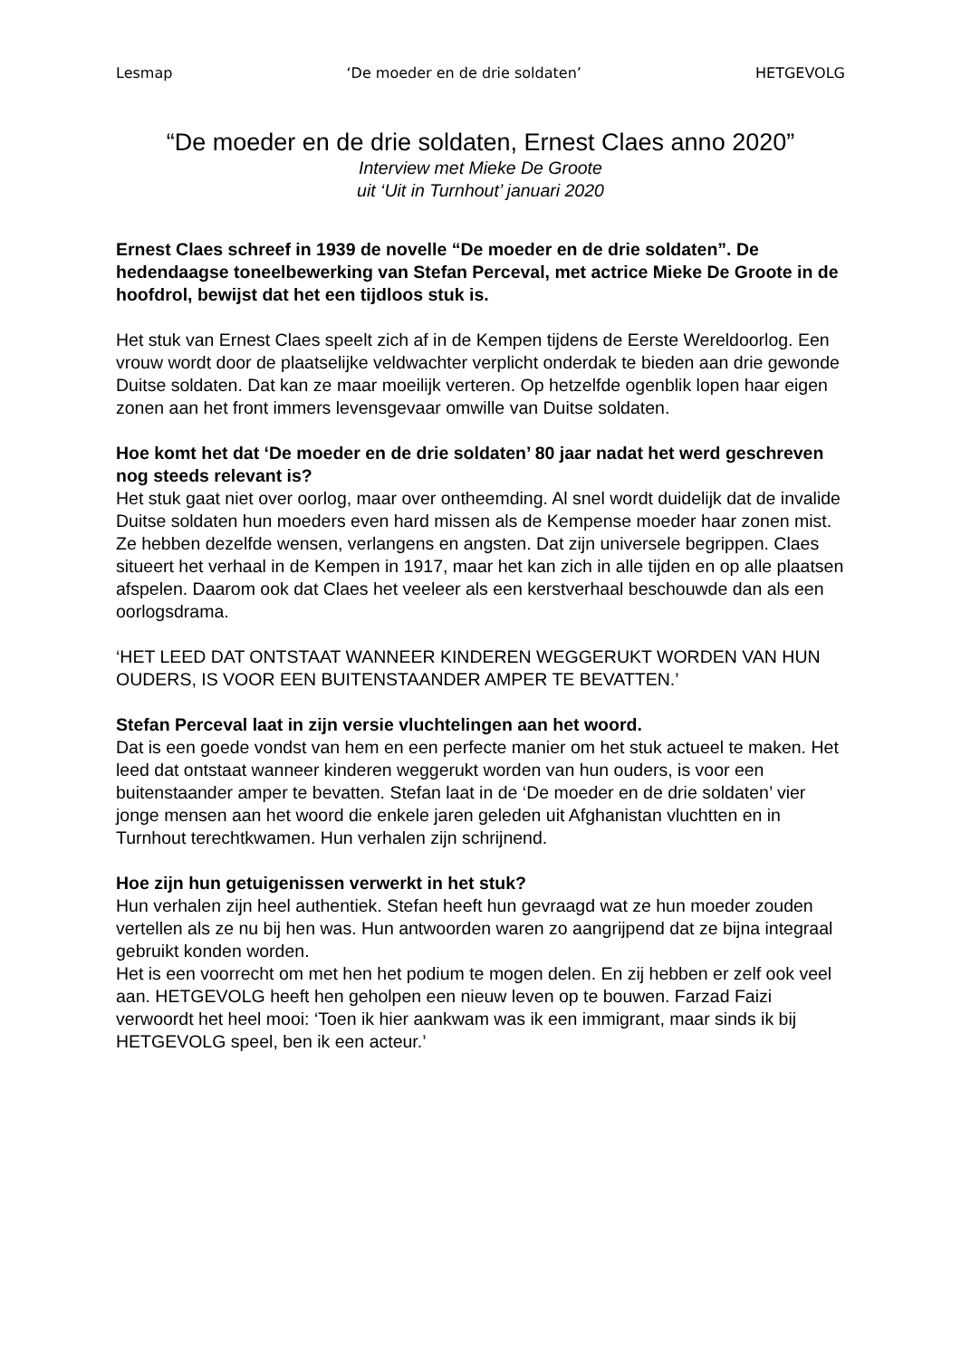Lesmap ‘De moeder en de drie soldaten’ HETGEVOLG
“De moeder en de drie soldaten, Ernest Claes anno 2020”
Interview met Mieke De Groote
uit ‘Uit in Turnhout’ januari 2020
Ernest Claes schreef in 1939 de novelle “De moeder en de drie soldaten”. De hedendaagse toneelbewerking van Stefan Perceval, met actrice Mieke De Groote in de hoofdrol, bewijst dat het een tijdloos stuk is.
Het stuk van Ernest Claes speelt zich af in de Kempen tijdens de Eerste Wereldoorlog. Een vrouw wordt door de plaatselijke veldwachter verplicht onderdak te bieden aan drie gewonde Duitse soldaten. Dat kan ze maar moeilijk verteren. Op hetzelfde ogenblik lopen haar eigen zonen aan het front immers levensgevaar omwille van Duitse soldaten.
Hoe komt het dat ‘De moeder en de drie soldaten’ 80 jaar nadat het werd geschreven nog steeds relevant is?
Het stuk gaat niet over oorlog, maar over ontheemding. Al snel wordt duidelijk dat de invalide Duitse soldaten hun moeders even hard missen als de Kempense moeder haar zonen mist. Ze hebben dezelfde wensen, verlangens en angsten. Dat zijn universele begrippen. Claes situeert het verhaal in de Kempen in 1917, maar het kan zich in alle tijden en op alle plaatsen afspelen. Daarom ook dat Claes het veeleer als een kerstverhaal beschouwde dan als een oorlogsdrama.
‘HET LEED DAT ONTSTAAT WANNEER KINDEREN WEGGERUKT WORDEN VAN HUN OUDERS, IS VOOR EEN BUITENSTAANDER AMPER TE BEVATTEN.’
Stefan Perceval laat in zijn versie vluchtelingen aan het woord.
Dat is een goede vondst van hem en een perfecte manier om het stuk actueel te maken. Het leed dat ontstaat wanneer kinderen weggerukt worden van hun ouders, is voor een buitenstaander amper te bevatten. Stefan laat in de ‘De moeder en de drie soldaten’ vier jonge mensen aan het woord die enkele jaren geleden uit Afghanistan vluchtten en in Turnhout terechtkwamen. Hun verhalen zijn schrijnend.
Hoe zijn hun getuigenissen verwerkt in het stuk?
Hun verhalen zijn heel authentiek. Stefan heeft hun gevraagd wat ze hun moeder zouden vertellen als ze nu bij hen was. Hun antwoorden waren zo aangrijpend dat ze bijna integraal gebruikt konden worden.
Het is een voorrecht om met hen het podium te mogen delen. En zij hebben er zelf ook veel aan. HETGEVOLG heeft hen geholpen een nieuw leven op te bouwen. Farzad Faizi verwoordt het heel mooi: ‘Toen ik hier aankwam was ik een immigrant, maar sinds ik bij HETGEVOLG speel, ben ik een acteur.’